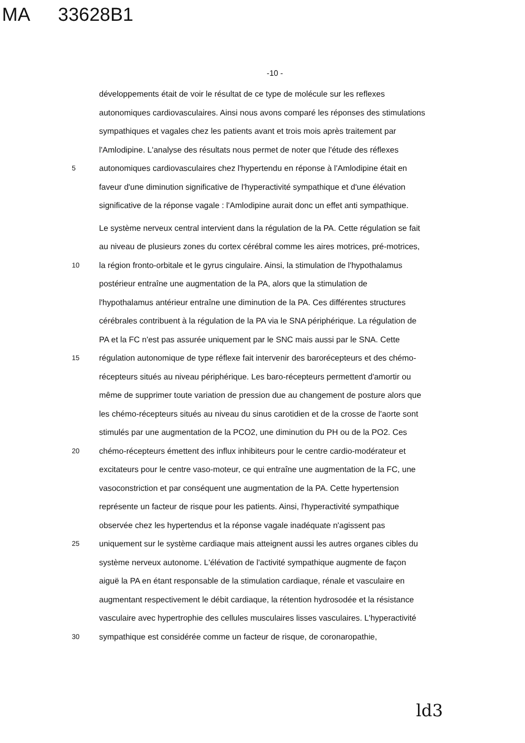MA 33628B1
-10 -
développements était de voir le résultat de ce type de molécule sur les reflexes
autonomiques cardiovasculaires. Ainsi nous avons comparé les réponses des stimulations
sympathiques et vagales chez les patients avant et trois mois après traitement par
l'Amlodipine. L'analyse des résultats nous permet de noter que l'étude des réflexes
5
autonomiques cardiovasculaires chez l'hypertendu en réponse à l'Amlodipine était en
faveur d'une diminution significative de l'hyperactivité sympathique et d'une élévation
significative de la réponse vagale : l'Amlodipine aurait donc un effet anti sympathique.
Le système nerveux central intervient dans la régulation de la PA. Cette régulation se fait
au niveau de plusieurs zones du cortex cérébral comme les aires motrices, pré-motrices,
10
la région fronto-orbitale et le gyrus cingulaire. Ainsi, la stimulation de l'hypothalamus
postérieur entraîne une augmentation de la PA, alors que la stimulation de
l'hypothalamus antérieur entraîne une diminution de la PA. Ces différentes structures
cérébrales contribuent à la régulation de la PA via le SNA périphérique. La régulation de
PA et la FC n'est pas assurée uniquement par le SNC mais aussi par le SNA. Cette
15
régulation autonomique de type réflexe fait intervenir des barorécepteurs et des chémo-
récepteurs situés au niveau périphérique. Les baro-récepteurs permettent d'amortir ou
même de supprimer toute variation de pression due au changement de posture alors que
les chémo-récepteurs situés au niveau du sinus carotidien et de la crosse de l'aorte sont
stimulés par une augmentation de la PCO2, une diminution du PH ou de la PO2. Ces
20
chémo-récepteurs émettent des influx inhibiteurs pour le centre cardio-modérateur et
excitateurs pour le centre vaso-moteur, ce qui entraîne une augmentation de la FC, une
vasoconstriction et par conséquent une augmentation de la PA. Cette hypertension
représente un facteur de risque pour les patients. Ainsi, l'hyperactivité sympathique
observée chez les hypertendus et la réponse vagale inadéquate n'agissent pas
25
uniquement sur le système cardiaque mais atteignent aussi les autres organes cibles du
système nerveux autonome. L'élévation de l'activité sympathique augmente de façon
aiguë la PA en étant responsable de la stimulation cardiaque, rénale et vasculaire en
augmentant respectivement le débit cardiaque, la rétention hydrosodée et la résistance
vasculaire avec hypertrophie des cellules musculaires lisses vasculaires. L'hyperactivité
30
sympathique est considérée comme un facteur de risque, de coronaropathie,
ld3